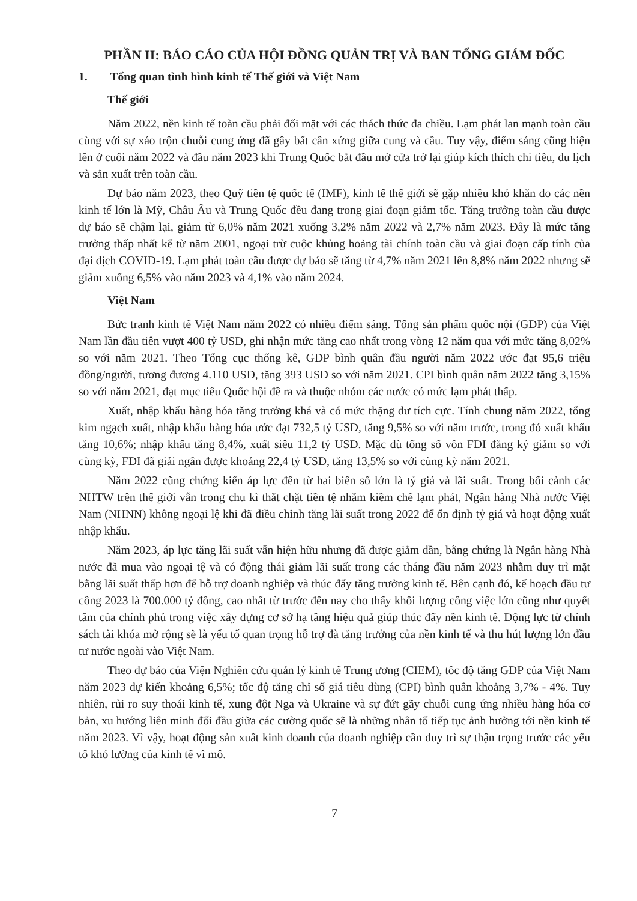PHẦN II: BÁO CÁO CỦA HỘI ĐỒNG QUẢN TRỊ VÀ BAN TỔNG GIÁM ĐỐC
1. Tổng quan tình hình kinh tế Thế giới và Việt Nam
Thế giới
Năm 2022, nền kinh tế toàn cầu phải đối mặt với các thách thức đa chiều. Lạm phát lan mạnh toàn cầu cùng với sự xáo trộn chuỗi cung ứng đã gây bất cân xứng giữa cung và cầu. Tuy vậy, điểm sáng cũng hiện lên ở cuối năm 2022 và đầu năm 2023 khi Trung Quốc bắt đầu mở cửa trở lại giúp kích thích chi tiêu, du lịch và sản xuất trên toàn cầu.
Dự báo năm 2023, theo Quỹ tiền tệ quốc tế (IMF), kinh tế thế giới sẽ gặp nhiều khó khăn do các nền kinh tế lớn là Mỹ, Châu Âu và Trung Quốc đều đang trong giai đoạn giảm tốc. Tăng trưởng toàn cầu được dự báo sẽ chậm lại, giảm từ 6,0% năm 2021 xuống 3,2% năm 2022 và 2,7% năm 2023. Đây là mức tăng trưởng thấp nhất kể từ năm 2001, ngoại trừ cuộc khủng hoảng tài chính toàn cầu và giai đoạn cấp tính của đại dịch COVID-19. Lạm phát toàn cầu được dự báo sẽ tăng từ 4,7% năm 2021 lên 8,8% năm 2022 nhưng sẽ giảm xuống 6,5% vào năm 2023 và 4,1% vào năm 2024.
Việt Nam
Bức tranh kinh tế Việt Nam năm 2022 có nhiều điểm sáng. Tổng sản phẩm quốc nội (GDP) của Việt Nam lần đầu tiên vượt 400 tỷ USD, ghi nhận mức tăng cao nhất trong vòng 12 năm qua với mức tăng 8,02% so với năm 2021. Theo Tổng cục thống kê, GDP bình quân đầu người năm 2022 ước đạt 95,6 triệu đồng/người, tương đương 4.110 USD, tăng 393 USD so với năm 2021. CPI bình quân năm 2022 tăng 3,15% so với năm 2021, đạt mục tiêu Quốc hội đề ra và thuộc nhóm các nước có mức lạm phát thấp.
Xuất, nhập khẩu hàng hóa tăng trưởng khá và có mức thặng dư tích cực. Tính chung năm 2022, tổng kim ngạch xuất, nhập khẩu hàng hóa ước đạt 732,5 tỷ USD, tăng 9,5% so với năm trước, trong đó xuất khẩu tăng 10,6%; nhập khẩu tăng 8,4%, xuất siêu 11,2 tỷ USD. Mặc dù tổng số vốn FDI đăng ký giảm so với cùng kỳ, FDI đã giải ngân được khoảng 22,4 tỷ USD, tăng 13,5% so với cùng kỳ năm 2021.
Năm 2022 cũng chứng kiến áp lực đến từ hai biến số lớn là tỷ giá và lãi suất. Trong bối cảnh các NHTW trên thế giới vẫn trong chu kì thắt chặt tiền tệ nhằm kiềm chế lạm phát, Ngân hàng Nhà nước Việt Nam (NHNN) không ngoại lệ khi đã điều chỉnh tăng lãi suất trong 2022 để ổn định tỷ giá và hoạt động xuất nhập khẩu.
Năm 2023, áp lực tăng lãi suất vẫn hiện hữu nhưng đã được giảm dần, bằng chứng là Ngân hàng Nhà nước đã mua vào ngoại tệ và có động thái giảm lãi suất trong các tháng đầu năm 2023 nhằm duy trì mặt bằng lãi suất thấp hơn để hỗ trợ doanh nghiệp và thúc đẩy tăng trưởng kinh tế. Bên cạnh đó, kế hoạch đầu tư công 2023 là 700.000 tỷ đồng, cao nhất từ trước đến nay cho thấy khối lượng công việc lớn cũng như quyết tâm của chính phủ trong việc xây dựng cơ sở hạ tầng hiệu quả giúp thúc đẩy nền kinh tế. Động lực từ chính sách tài khóa mở rộng sẽ là yếu tố quan trọng hỗ trợ đà tăng trưởng của nền kinh tế và thu hút lượng lớn đầu tư nước ngoài vào Việt Nam.
Theo dự báo của Viện Nghiên cứu quản lý kinh tế Trung ương (CIEM), tốc độ tăng GDP của Việt Nam năm 2023 dự kiến khoảng 6,5%; tốc độ tăng chỉ số giá tiêu dùng (CPI) bình quân khoảng 3,7% - 4%. Tuy nhiên, rủi ro suy thoái kinh tế, xung đột Nga và Ukraine và sự đứt gãy chuỗi cung ứng nhiều hàng hóa cơ bản, xu hướng liên minh đối đầu giữa các cường quốc sẽ là những nhân tố tiếp tục ảnh hưởng tới nền kinh tế năm 2023. Vì vậy, hoạt động sản xuất kinh doanh của doanh nghiệp cần duy trì sự thận trọng trước các yếu tố khó lường của kinh tế vĩ mô.
7